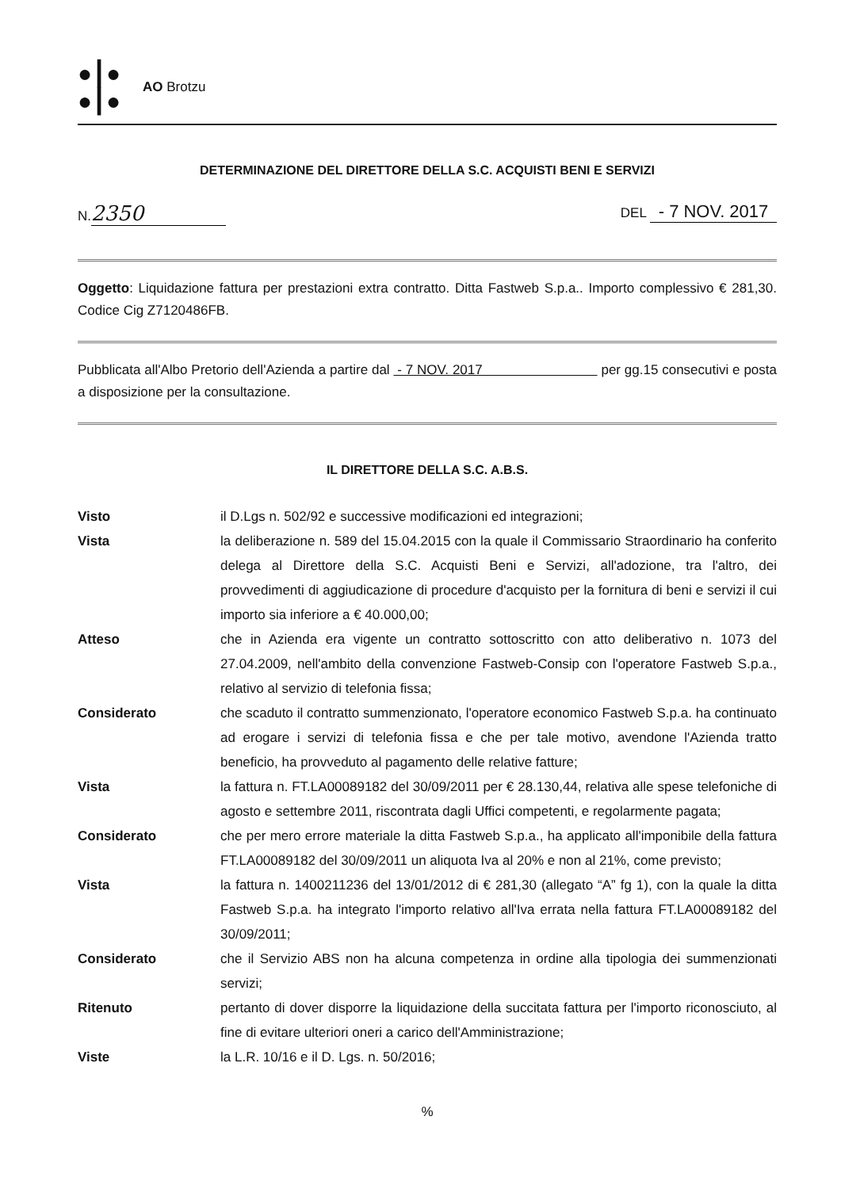●┃●
●┃●
AO Brotzu
DETERMINAZIONE DEL DIRETTORE DELLA S.C. ACQUISTI BENI E SERVIZI
N. 2350
DEL - 7 NOV. 2017
Oggetto: Liquidazione fattura per prestazioni extra contratto. Ditta Fastweb S.p.a.. Importo complessivo € 281,30. Codice Cig Z7120486FB.
Pubblicata all'Albo Pretorio dell'Azienda a partire dal - 7 NOV. 2017 per gg.15 consecutivi e posta a disposizione per la consultazione.
IL DIRETTORE DELLA S.C. A.B.S.
Visto il D.Lgs n. 502/92 e successive modificazioni ed integrazioni;
Vista la deliberazione n. 589 del 15.04.2015 con la quale il Commissario Straordinario ha conferito delega al Direttore della S.C. Acquisti Beni e Servizi, all'adozione, tra l'altro, dei provvedimenti di aggiudicazione di procedure d'acquisto per la fornitura di beni e servizi il cui importo sia inferiore a € 40.000,00;
Atteso che in Azienda era vigente un contratto sottoscritto con atto deliberativo n. 1073 del 27.04.2009, nell'ambito della convenzione Fastweb-Consip con l'operatore Fastweb S.p.a., relativo al servizio di telefonia fissa;
Considerato che scaduto il contratto summenzionato, l'operatore economico Fastweb S.p.a. ha continuato ad erogare i servizi di telefonia fissa e che per tale motivo, avendone l'Azienda tratto beneficio, ha provveduto al pagamento delle relative fatture;
Vista la fattura n. FT.LA00089182 del 30/09/2011 per € 28.130,44, relativa alle spese telefoniche di agosto e settembre 2011, riscontrata dagli Uffici competenti, e regolarmente pagata;
Considerato che per mero errore materiale la ditta Fastweb S.p.a., ha applicato all'imponibile della fattura FT.LA00089182 del 30/09/2011 un aliquota Iva al 20% e non al 21%, come previsto;
Vista la fattura n. 1400211236 del 13/01/2012 di € 281,30 (allegato “A” fg 1), con la quale la ditta Fastweb S.p.a. ha integrato l'importo relativo all'Iva errata nella fattura FT.LA00089182 del 30/09/2011;
Considerato che il Servizio ABS non ha alcuna competenza in ordine alla tipologia dei summenzionati servizi;
Ritenuto pertanto di dover disporre la liquidazione della succitata fattura per l'importo riconosciuto, al fine di evitare ulteriori oneri a carico dell'Amministrazione;
Viste la L.R. 10/16 e il D. Lgs. n. 50/2016;
%